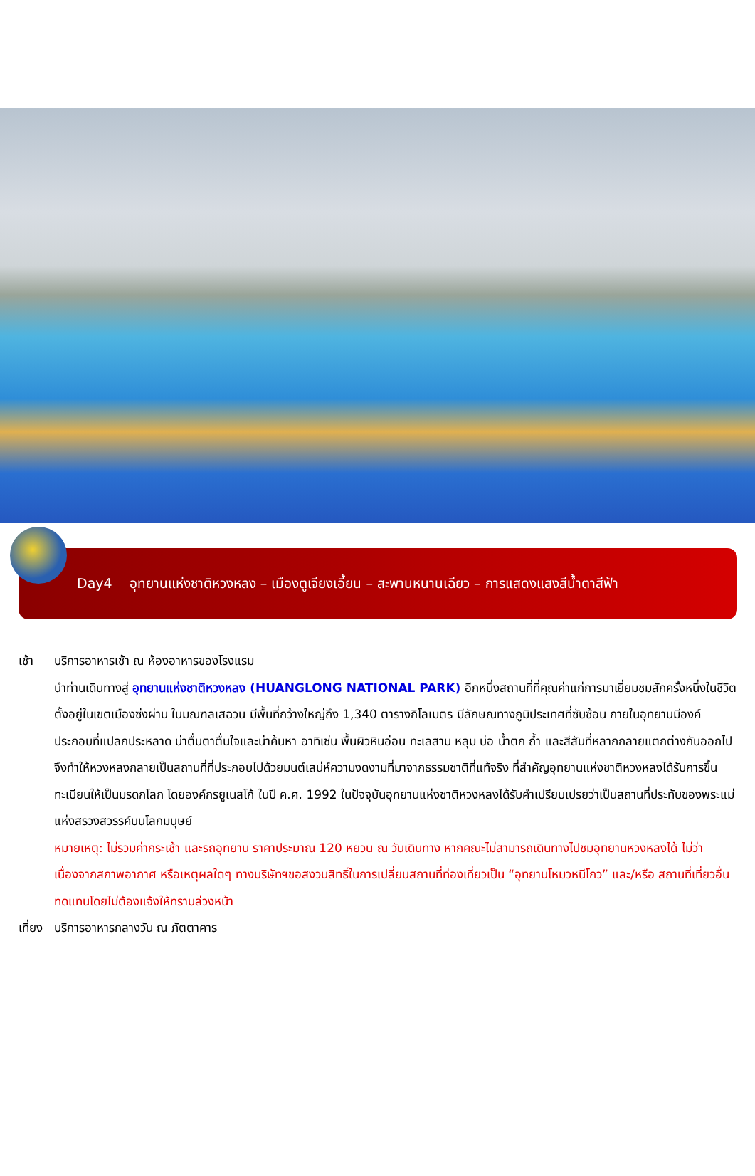Day4 อุทยานแห่งชาติหวงหลง – เมืองตูเจียงเอี้ยน – สะพานหนานเฉียว – การแสดงแสงสีน้ำตาสีฟ้า
เช้า บริการอาหารเช้า ณ ห้องอาหารของโรงแรม
นำท่านเดินทางสู่ อุทยานแห่งชาติหวงหลง (HUANGLONG NATIONAL PARK) อีกหนึ่งสถานที่ที่คุณค่าแก่การมาเยี่ยมชมสักครั้งหนึ่งในชีวิต ตั้งอยู่ในเขตเมืองซ่งผ่าน ในมณฑลเสฉวน มีพื้นที่กว้างใหญ่ถึง 1,340 ตารางกิโลเมตร มีลักษณทางภูมิประเทศที่ซับซ้อน ภายในอุทยานมีองค์ประกอบที่แปลกประหลาด น่าตื่นตาตื่นใจและน่าค้นหา อาทิเช่น พื้นผิวหินอ่อน ทะเลสาบ หลุม บ่อ น้ำตก ถ้ำ และสีสันที่หลากกลายแตกต่างกันออกไปจึงทำให้หวงหลงกลายเป็นสถานที่ที่ประกอบไปด้วยมนต์เสน่ห์ความงดงามที่มาจากธรรมชาติที่แท้จริง ที่สำคัญอุทยานแห่งชาติหวงหลงได้รับการขึ้นทะเบียนให้เป็นมรดกโลก โดยองค์กรยูเนสโก้ ในปี ค.ศ. 1992 ในปัจจุบันอุทยานแห่งชาติหวงหลงได้รับคำเปรียบเปรยว่าเป็นสถานที่ประทับของพระแม่แห่งสรวงสวรรค์บนโลกมนุษย์
หมายเหตุ: ไม่รวมค่ากระเช้า และรถอุทยาน ราคาประมาณ 120 หยวน ณ วันเดินทาง หากคณะไม่สามารถเดินทางไปชมอุทยานหวงหลงได้ ไม่ว่าเนื่องจากสภาพอากาศ หรือเหตุผลใดๆ ทางบริษัทฯขอสงวนสิทธิ์ในการเปลี่ยนสถานที่ท่องเที่ยวเป็น “อุทยานโหมวหนีโกว” และ/หรือ สถานที่เที่ยวอื่นทดแทนโดยไม่ต้องแจ้งให้ทราบล่วงหน้า
เที่ยง
บริการอาหารกลางวัน ณ ภัตตาคาร